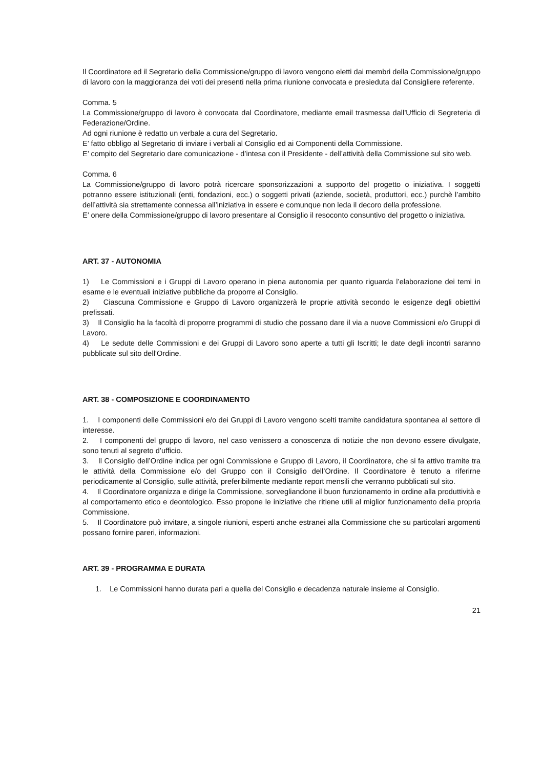Il Coordinatore ed il Segretario della Commissione/gruppo di lavoro vengono eletti dai membri della Commissione/gruppo di lavoro con la maggioranza dei voti dei presenti nella prima riunione convocata e presieduta dal Consigliere referente.
Comma. 5
La Commissione/gruppo di lavoro è convocata dal Coordinatore, mediante email trasmessa dall’Ufficio di Segreteria di Federazione/Ordine.
Ad ogni riunione è redatto un verbale a cura del Segretario.
E’ fatto obbligo al Segretario di inviare i verbali al Consiglio ed ai Componenti della Commissione.
E’ compito del Segretario dare comunicazione - d’intesa con il Presidente - dell’attività della Commissione sul sito web.
Comma. 6
La Commissione/gruppo di lavoro potrà ricercare sponsorizzazioni a supporto del progetto o iniziativa. I soggetti potranno essere istituzionali (enti, fondazioni, ecc.) o soggetti privati (aziende, società, produttori, ecc.) purchè l’ambito dell’attività sia strettamente connessa all’iniziativa in essere e comunque non leda il decoro della professione.
E’ onere della Commissione/gruppo di lavoro presentare al Consiglio il resoconto consuntivo del progetto o iniziativa.
ART. 37 - AUTONOMIA
1) Le Commissioni e i Gruppi di Lavoro operano in piena autonomia per quanto riguarda l’elaborazione dei temi in esame e le eventuali iniziative pubbliche da proporre al Consiglio.
2) Ciascuna Commissione e Gruppo di Lavoro organizzerà le proprie attività secondo le esigenze degli obiettivi prefissati.
3) Il Consiglio ha la facoltà di proporre programmi di studio che possano dare il via a nuove Commissioni e/o Gruppi di Lavoro.
4) Le sedute delle Commissioni e dei Gruppi di Lavoro sono aperte a tutti gli Iscritti; le date degli incontri saranno pubblicate sul sito dell’Ordine.
ART. 38 - COMPOSIZIONE E COORDINAMENTO
1. I componenti delle Commissioni e/o dei Gruppi di Lavoro vengono scelti tramite candidatura spontanea al settore di interesse.
2. I componenti del gruppo di lavoro, nel caso venissero a conoscenza di notizie che non devono essere divulgate, sono tenuti al segreto d’ufficio.
3. Il Consiglio dell’Ordine indica per ogni Commissione e Gruppo di Lavoro, il Coordinatore, che si fa attivo tramite tra le attività della Commissione e/o del Gruppo con il Consiglio dell’Ordine. Il Coordinatore è tenuto a riferirne periodicamente al Consiglio, sulle attività, preferibilmente mediante report mensili che verranno pubblicati sul sito.
4. Il Coordinatore organizza e dirige la Commissione, sorvegliandone il buon funzionamento in ordine alla produttività e al comportamento etico e deontologico. Esso propone le iniziative che ritiene utili al miglior funzionamento della propria Commissione.
5. Il Coordinatore può invitare, a singole riunioni, esperti anche estranei alla Commissione che su particolari argomenti possano fornire pareri, informazioni.
ART. 39 - PROGRAMMA E DURATA
1. Le Commissioni hanno durata pari a quella del Consiglio e decadenza naturale insieme al Consiglio.
21